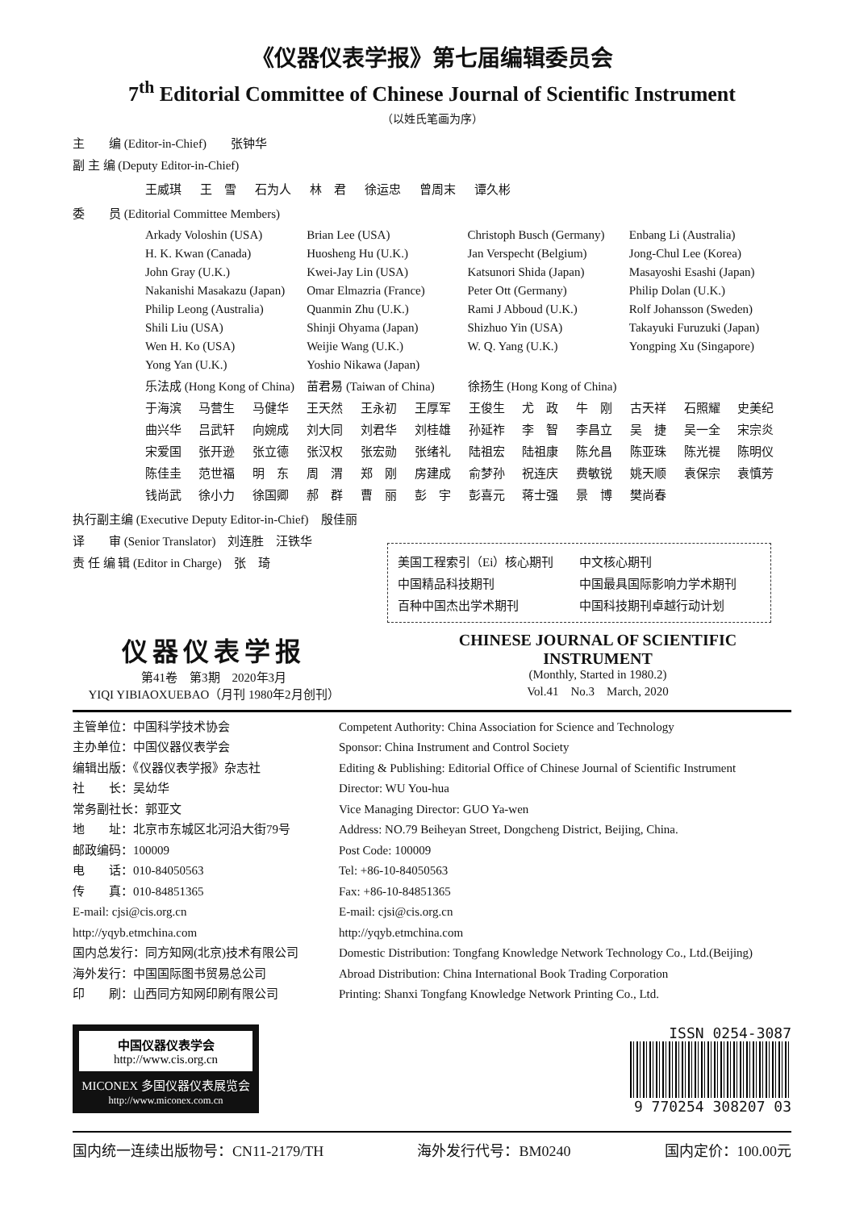《仪器仪表学报》第七届编辑委员会
7<sup>th</sup> Editorial Committee of Chinese Journal of Scientific Instrument
（以姓氏笔画为序）
主　　编 (Editor-in-Chief)　　张钟华
副 主 编 (Deputy Editor-in-Chief)
| 王威琪 | 王 雪 | 石为人 | 林 君 | 徐运忠 | 曾周末 | 谭久彬 |
委　　员 (Editorial Committee Members)
| Arkady Voloshin (USA) | Brian Lee (USA) | Christoph Busch (Germany) | Enbang Li (Australia) |
| H. K. Kwan (Canada) | Huosheng Hu (U.K.) | Jan Verspecht (Belgium) | Jong-Chul Lee (Korea) |
| John Gray (U.K.) | Kwei-Jay Lin (USA) | Katsunori Shida (Japan) | Masayoshi Esashi (Japan) |
| Nakanishi Masakazu (Japan) | Omar Elmazria (France) | Peter Ott (Germany) | Philip Dolan (U.K.) |
| Philip Leong (Australia) | Quanmin Zhu (U.K.) | Rami J Abboud (U.K.) | Rolf Johansson (Sweden) |
| Shili Liu (USA) | Shinji Ohyama (Japan) | Shizhuo Yin (USA) | Takayuki Furuzuki (Japan) |
| Wen H. Ko (USA) | Weijie Wang (U.K.) | W. Q. Yang (U.K.) | Yongping Xu (Singapore) |
| Yong Yan (U.K.) | Yoshio Nikawa (Japan) | | |
| 乐法成 (Hong Kong of China) | 苗君易 (Taiwan of China) | 徐扬生 (Hong Kong of China) | |
| 于海滨 | 马营生 | 马健华 | 王天然 | 王永初 | 王厚军 | 王俊生 | 尤 政 | 牛 刚 | 古天祥 | 石照耀 | 史美纪 |
| 曲兴华 | 吕武轩 | 向婉成 | 刘大同 | 刘君华 | 刘桂雄 | 孙延祚 | 李 智 | 李昌立 | 吴 捷 | 吴一全 | 宋宗炎 |
| 宋爱国 | 张开逊 | 张立德 | 张汉权 | 张宏勋 | 张绪礼 | 陆祖宏 | 陆祖康 | 陈允昌 | 陈亚珠 | 陈光禔 | 陈明仪 |
| 陈佳圭 | 范世福 | 明 东 | 周 渭 | 郑 刚 | 房建成 | 俞梦孙 | 祝连庆 | 费敏锐 | 姚天顺 | 袁保宗 | 袁慎芳 |
| 钱尚武 | 徐小力 | 徐国卿 | 郝 群 | 曹 丽 | 彭 宇 | 彭喜元 | 蒋士强 | 景 博 | 樊尚春 | | |
执行副主编 (Executive Deputy Editor-in-Chief)　殷佳丽
译　　审 (Senior Translator)　刘连胜　汪铁华
责 任 编 辑 (Editor in Charge)　张　琦
| 美国工程索引（Ei）核心期刊 | 中文核心期刊 |
| 中国精品科技期刊 | 中国最具国际影响力学术期刊 |
| 百种中国杰出学术期刊 | 中国科技期刊卓越行动计划 |
仪器仪表学报
第41卷　第3期　2020年3月
YIQI YIBIAOXUEBAO（月刊 1980年2月创刊）
CHINESE JOURNAL OF SCIENTIFIC INSTRUMENT
(Monthly, Started in 1980.2)
Vol.41　No.3　March, 2020
主管单位：中国科学技术协会
主办单位：中国仪器仪表学会
编辑出版：《仪器仪表学报》杂志社
社　　长：吴幼华
常务副社长：郭亚文
地　　址：北京市东城区北河沿大街79号
邮政编码：100009
电　　话：010-84050563
传　　真：010-84851365
E-mail: cjsi@cis.org.cn
http://yqyb.etmchina.com
国内总发行：同方知网(北京)技术有限公司
海外发行：中国国际图书贸易总公司
印　　刷：山西同方知网印刷有限公司
Competent Authority: China Association for Science and Technology
Sponsor: China Instrument and Control Society
Editing & Publishing: Editorial Office of Chinese Journal of Scientific Instrument
Director: WU You-hua
Vice Managing Director: GUO Ya-wen
Address: NO.79 Beiheyan Street, Dongcheng District, Beijing, China.
Post Code: 100009
Tel: +86-10-84050563
Fax: +86-10-84851365
E-mail: cjsi@cis.org.cn
http://yqyb.etmchina.com
Domestic Distribution: Tongfang Knowledge Network Technology Co., Ltd.(Beijing)
Abroad Distribution: China International Book Trading Corporation
Printing: Shanxi Tongfang Knowledge Network Printing Co., Ltd.
中国仪器仪表学会
http://www.cis.org.cn
MICONEX 多国仪器仪表展览会
http://www.miconex.com.cn
ISSN 0254-3087
9 770254 308207 03
国内统一连续出版物号：CN11-2179/TH 海外发行代号：BM0240 国内定价：100.00元